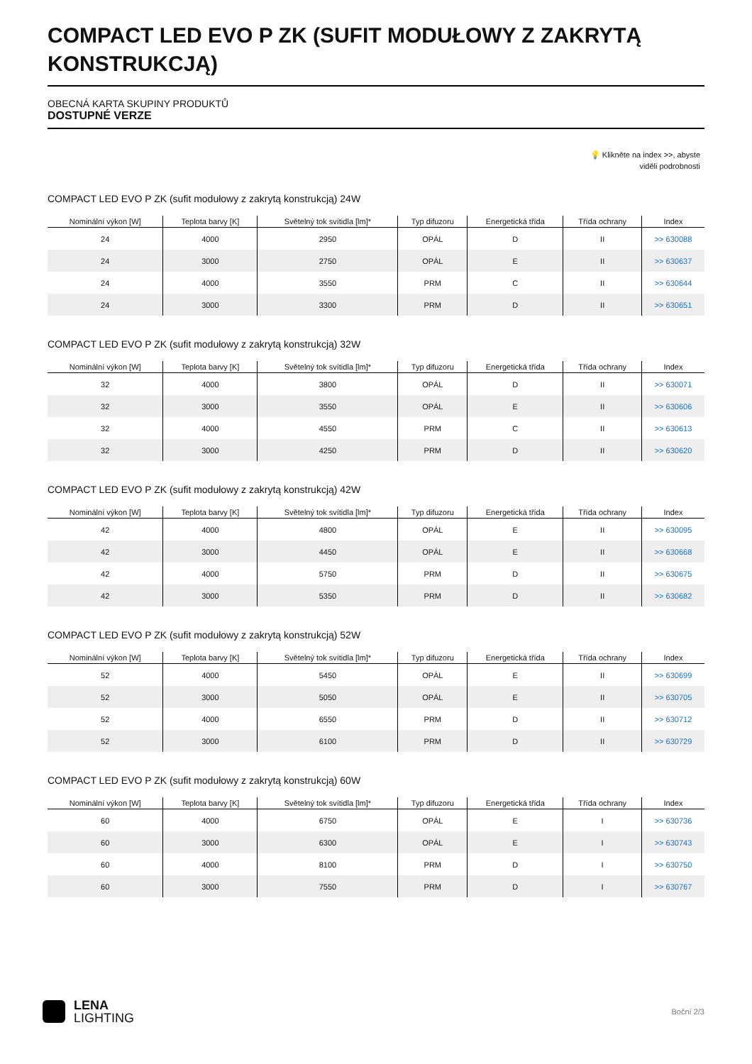COMPACT LED EVO P ZK (SUFIT MODUŁOWY Z ZAKRYTĄ KONSTRUKCJĄ)
OBECNÁ KARTA SKUPINY PRODUKTŮ
DOSTUPNÉ VERZE
💡 Klikněte na index >>, abyste
viděli podrobnosti
COMPACT LED EVO P ZK (sufit modułowy z zakrytą konstrukcją) 24W
| Nominální výkon [W] | Teplota barvy [K] | Světelný tok svítidla [lm]* | Typ difuzoru | Energetická třída | Třída ochrany | Index |
| --- | --- | --- | --- | --- | --- | --- |
| 24 | 4000 | 2950 | OPÁL | D | II | >> 630088 |
| 24 | 3000 | 2750 | OPÁL | E | II | >> 630637 |
| 24 | 4000 | 3550 | PRM | C | II | >> 630644 |
| 24 | 3000 | 3300 | PRM | D | II | >> 630651 |
COMPACT LED EVO P ZK (sufit modułowy z zakrytą konstrukcją) 32W
| Nominální výkon [W] | Teplota barvy [K] | Světelný tok svítidla [lm]* | Typ difuzoru | Energetická třída | Třída ochrany | Index |
| --- | --- | --- | --- | --- | --- | --- |
| 32 | 4000 | 3800 | OPÁL | D | II | >> 630071 |
| 32 | 3000 | 3550 | OPÁL | E | II | >> 630606 |
| 32 | 4000 | 4550 | PRM | C | II | >> 630613 |
| 32 | 3000 | 4250 | PRM | D | II | >> 630620 |
COMPACT LED EVO P ZK (sufit modułowy z zakrytą konstrukcją) 42W
| Nominální výkon [W] | Teplota barvy [K] | Světelný tok svítidla [lm]* | Typ difuzoru | Energetická třída | Třída ochrany | Index |
| --- | --- | --- | --- | --- | --- | --- |
| 42 | 4000 | 4800 | OPÁL | E | II | >> 630095 |
| 42 | 3000 | 4450 | OPÁL | E | II | >> 630668 |
| 42 | 4000 | 5750 | PRM | D | II | >> 630675 |
| 42 | 3000 | 5350 | PRM | D | II | >> 630682 |
COMPACT LED EVO P ZK (sufit modułowy z zakrytą konstrukcją) 52W
| Nominální výkon [W] | Teplota barvy [K] | Světelný tok svítidla [lm]* | Typ difuzoru | Energetická třída | Třída ochrany | Index |
| --- | --- | --- | --- | --- | --- | --- |
| 52 | 4000 | 5450 | OPÁL | E | II | >> 630699 |
| 52 | 3000 | 5050 | OPÁL | E | II | >> 630705 |
| 52 | 4000 | 6550 | PRM | D | II | >> 630712 |
| 52 | 3000 | 6100 | PRM | D | II | >> 630729 |
COMPACT LED EVO P ZK (sufit modułowy z zakrytą konstrukcją) 60W
| Nominální výkon [W] | Teplota barvy [K] | Světelný tok svítidla [lm]* | Typ difuzoru | Energetická třída | Třída ochrany | Index |
| --- | --- | --- | --- | --- | --- | --- |
| 60 | 4000 | 6750 | OPÁL | E | I | >> 630736 |
| 60 | 3000 | 6300 | OPÁL | E | I | >> 630743 |
| 60 | 4000 | 8100 | PRM | D | I | >> 630750 |
| 60 | 3000 | 7550 | PRM | D | I | >> 630767 |
LENA
LIGHTING
Boční 2/3